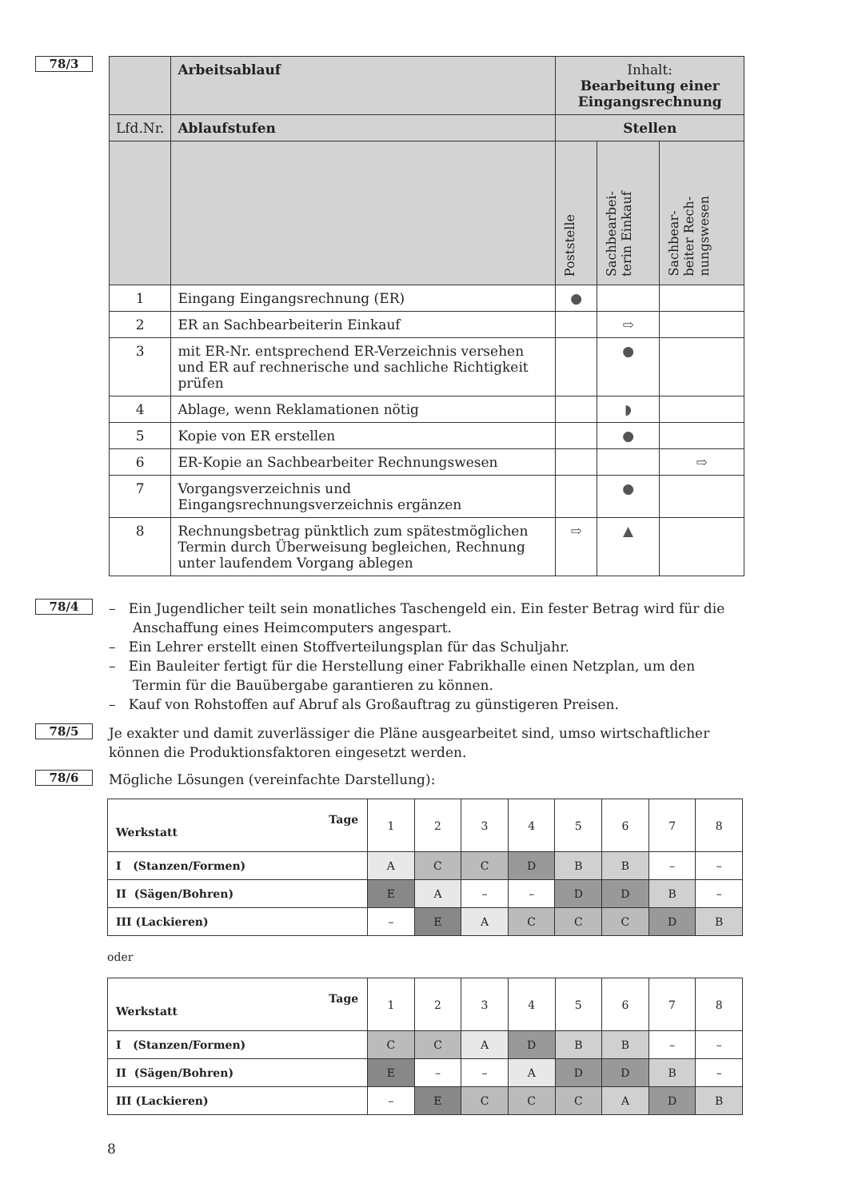78/3
| | Arbeitsablauf | Inhalt: Bearbeitung einer Eingangsrechnung | | |
| Lfd.Nr. | Ablaufstufen | Stellen | | |
| | | Poststelle | Sachbearbei- terin Einkauf | Sachbear- beiter Rech- nungswesen |
| 1 | Eingang Eingangsrechnung (ER) | ● | | |
| 2 | ER an Sachbearbeiterin Einkauf | | ⇨ | |
| 3 | mit ER-Nr. entsprechend ER-Verzeichnis versehen und ER auf rechnerische und sachliche Richtigkeit prüfen | | ● | |
| 4 | Ablage, wenn Reklamationen nötig | | ◗ | |
| 5 | Kopie von ER erstellen | | ● | |
| 6 | ER-Kopie an Sachbearbeiter Rechnungswesen | | | ⇨ |
| 7 | Vorgangsverzeichnis und Eingangsrechnungsverzeichnis ergänzen | | ● | |
| 8 | Rechnungsbetrag pünktlich zum spätestmöglichen Termin durch Überweisung begleichen, Rechnung unter laufendem Vorgang ablegen | ⇨ | ▲ | |
78/4
– Ein Jugendlicher teilt sein monatliches Taschengeld ein. Ein fester Betrag wird für die Anschaffung eines Heimcomputers angespart.
– Ein Lehrer erstellt einen Stoffverteilungsplan für das Schuljahr.
– Ein Bauleiter fertigt für die Herstellung einer Fabrikhalle einen Netzplan, um den Termin für die Bauübergabe garantieren zu können.
– Kauf von Rohstoffen auf Abruf als Großauftrag zu günstigeren Preisen.
78/5
Je exakter und damit zuverlässiger die Pläne ausgearbeitet sind, umso wirtschaftlicher können die Produktionsfaktoren eingesetzt werden.
78/6
Mögliche Lösungen (vereinfachte Darstellung):
| Tage Werkstatt | 1 | 2 | 3 | 4 | 5 | 6 | 7 | 8 |
| I (Stanzen/Formen) | A | C | C | D | B | B | – | – |
| II (Sägen/Bohren) | E | A | – | – | D | D | B | – |
| III (Lackieren) | – | E | A | C | C | C | D | B |
oder
| Tage Werkstatt | 1 | 2 | 3 | 4 | 5 | 6 | 7 | 8 |
| I (Stanzen/Formen) | C | C | A | D | B | B | – | – |
| II (Sägen/Bohren) | E | – | – | A | D | D | B | – |
| III (Lackieren) | – | E | C | C | C | A | D | B |
8